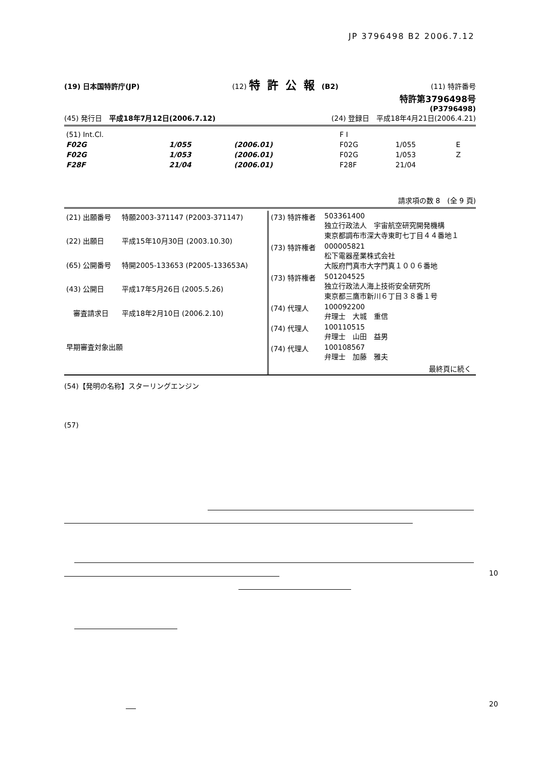JP 3796498 B2 2006.7.12
(19) 日本国特許庁(JP) (12) 特許公報(B2) (11) 特許番号
特許第3796498号
(P3796498)
(45) 発行日　平成18年7月12日(2006.7.12) (24) 登録日　平成18年4月21日(2006.4.21)
| (51) Int.Cl. | | | F I | | |
| F02G | 1/055 | (2006.01) | F02G | 1/055 | E |
| F02G | 1/053 | (2006.01) | F02G | 1/053 | Z |
| F28F | 21/04 | (2006.01) | F28F | 21/04 | |
請求項の数 8　(全 9 頁)
| (21) 出願番号 | 特願2003-371147 (P2003-371147) |
| (22) 出願日 | 平成15年10月30日 (2003.10.30) |
| (65) 公開番号 | 特開2005-133653 (P2005-133653A) |
| (43) 公開日 | 平成17年5月26日 (2005.5.26) |
| 審査請求日 | 平成18年2月10日 (2006.2.10) |
| 早期審査対象出願 | |
| (73) 特許権者 | 503361400 独立行政法人 宇宙航空研究開発機構 東京都調布市深大寺東町七丁目４４番地１ |
| (73) 特許権者 | 000005821 松下電器産業株式会社 大阪府門真市大字門真１００６番地 |
| (73) 特許権者 | 501204525 独立行政法人海上技術安全研究所 東京都三鷹市新川６丁目３８番１号 |
| (74) 代理人 | 100092200 弁理士 大城 重信 |
| (74) 代理人 | 100110515 弁理士 山田 益男 |
| (74) 代理人 | 100108567 弁理士 加藤 雅夫 |
| 最終頁に続く | |
(54)【発明の名称】スターリングエンジン
(57)
10
20